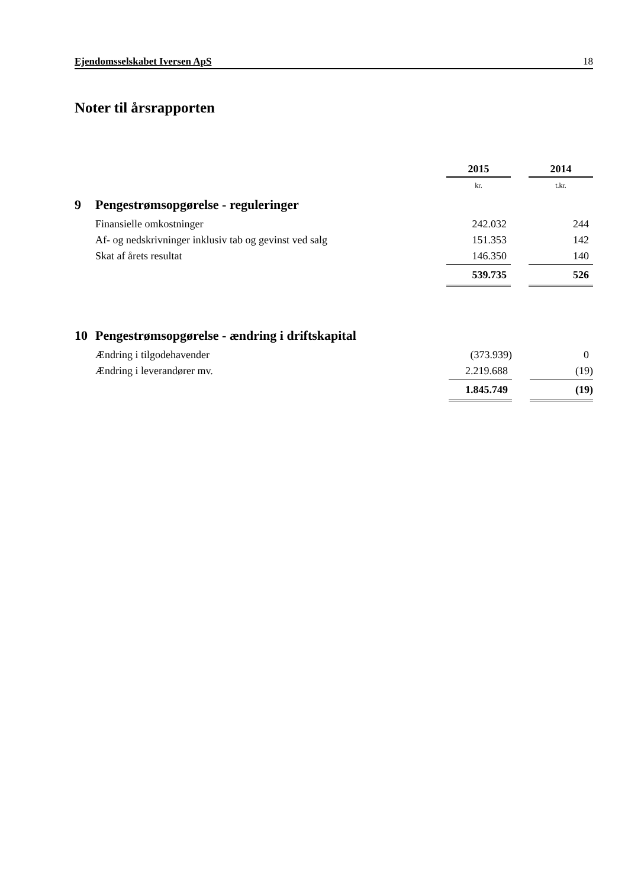Ejendomsselskabet Iversen ApS 18
Noter til årsrapporten
| | | 2015 | | 2014 |
| | | kr. | | t.kr. |
| 9 | Pengestrømsopgørelse - reguleringer | | | |
| | Finansielle omkostninger | 242.032 | | 244 |
| | Af- og nedskrivninger inklusiv tab og gevinst ved salg | 151.353 | | 142 |
| | Skat af årets resultat | 146.350 | | 140 |
| | | 539.735 | | 526 |
| 10 | Pengestrømsopgørelse - ændring i driftskapital | | | |
| | Ændring i tilgodehavender | (373.939) | | 0 |
| | Ændring i leverandører mv. | 2.219.688 | | (19) |
| | | 1.845.749 | | (19) |